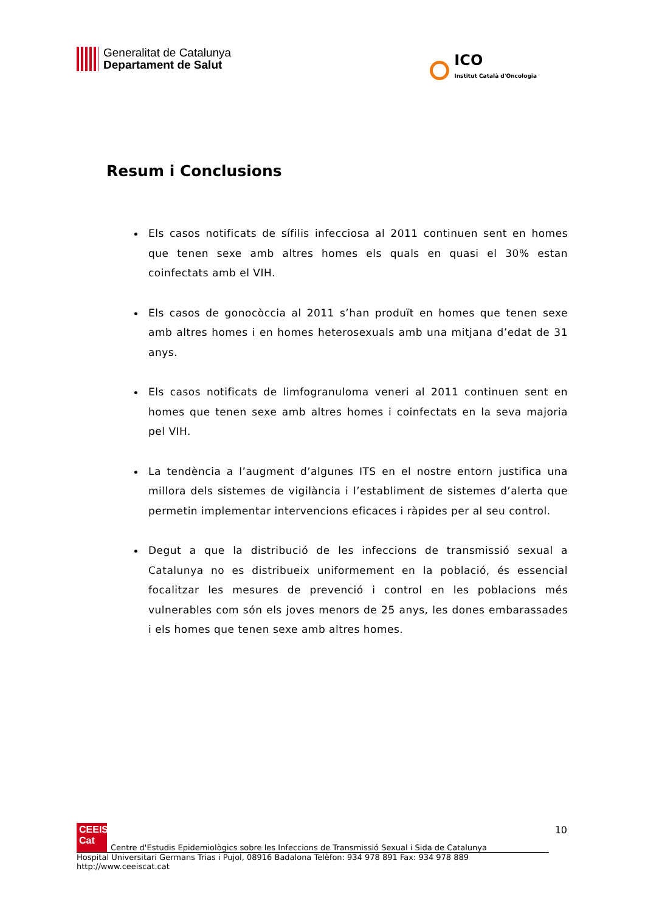Generalitat de Catalunya
Departament de Salut
ICO
Institut Català d'Oncologia
Resum i Conclusions
Els casos notificats de sífilis infecciosa al 2011 continuen sent en homes que tenen sexe amb altres homes els quals en quasi el 30% estan coinfectats amb el VIH.
Els casos de gonocòccia al 2011 s’han produït en homes que tenen sexe amb altres homes i en homes heterosexuals amb una mitjana d’edat de 31 anys.
Els casos notificats de limfogranuloma veneri al 2011 continuen sent en homes que tenen sexe amb altres homes i coinfectats en la seva majoria pel VIH.
La tendència a l’augment d’algunes ITS en el nostre entorn justifica una millora dels sistemes de vigilància i l’establiment de sistemes d’alerta que permetin implementar intervencions eficaces i ràpides per al seu control.
Degut a que la distribució de les infeccions de transmissió sexual a Catalunya no es distribueix uniformement en la població, és essencial focalitzar les mesures de prevenció i control en les poblacions més vulnerables com són els joves menors de 25 anys, les dones embarassades i els homes que tenen sexe amb altres homes.
10
CEEIS
Cat
Centre d'Estudis Epidemiològics sobre les Infeccions de Transmissió Sexual i Sida de Catalunya
Hospital Universitari Germans Trias i Pujol, 08916 Badalona Telèfon: 934 978 891 Fax: 934 978 889 http://www.ceeiscat.cat